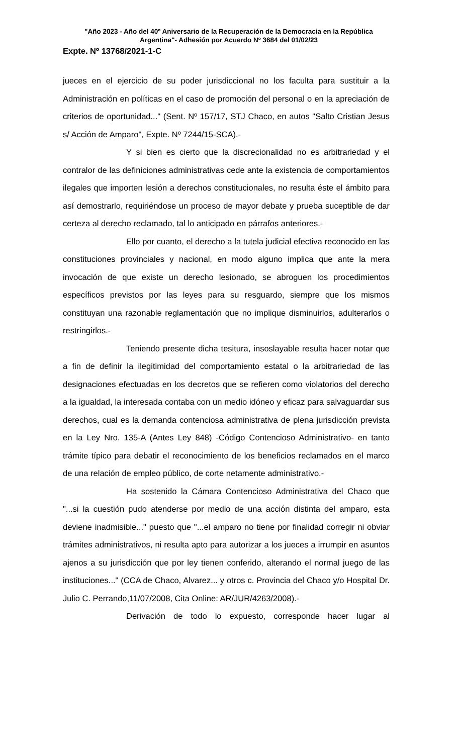"Año 2023 - Año del 40º Aniversario de la Recuperación de la Democracia en la República Argentina"- Adhesión por Acuerdo Nº 3684 del 01/02/23
Expte. Nº 13768/2021-1-C
jueces en el ejercicio de su poder jurisdiccional no los faculta para sustituir a la Administración en políticas en el caso de promoción del personal o en la apreciación de criterios de oportunidad..." (Sent. Nº 157/17, STJ Chaco, en autos "Salto Cristian Jesus s/ Acción de Amparo", Expte. Nº 7244/15-SCA).-
Y si bien es cierto que la discrecionalidad no es arbitrariedad y el contralor de las definiciones administrativas cede ante la existencia de comportamientos ilegales que importen lesión a derechos constitucionales, no resulta éste el ámbito para así demostrarlo, requiriéndose un proceso de mayor debate y prueba suceptible de dar certeza al derecho reclamado, tal lo anticipado en párrafos anteriores.-
Ello por cuanto, el derecho a la tutela judicial efectiva reconocido en las constituciones provinciales y nacional, en modo alguno implica que ante la mera invocación de que existe un derecho lesionado, se abroguen los procedimientos específicos previstos por las leyes para su resguardo, siempre que los mismos constituyan una razonable reglamentación que no implique disminuirlos, adulterarlos o restringirlos.-
Teniendo presente dicha tesitura, insoslayable resulta hacer notar que a fin de definir la ilegitimidad del comportamiento estatal o la arbitrariedad de las designaciones efectuadas en los decretos que se refieren como violatorios del derecho a la igualdad, la interesada contaba con un medio idóneo y eficaz para salvaguardar sus derechos, cual es la demanda contenciosa administrativa de plena jurisdicción prevista en la Ley Nro. 135-A (Antes Ley 848) -Código Contencioso Administrativo- en tanto trámite típico para debatir el reconocimiento de los beneficios reclamados en el marco de una relación de empleo público, de corte netamente administrativo.-
Ha sostenido la Cámara Contencioso Administrativa del Chaco que "...si la cuestión pudo atenderse por medio de una acción distinta del amparo, esta deviene inadmisible..." puesto que "...el amparo no tiene por finalidad corregir ni obviar trámites administrativos, ni resulta apto para autorizar a los jueces a irrumpir en asuntos ajenos a su jurisdicción que por ley tienen conferido, alterando el normal juego de las instituciones..." (CCA de Chaco, Alvarez... y otros c. Provincia del Chaco y/o Hospital Dr. Julio C. Perrando,11/07/2008, Cita Online: AR/JUR/4263/2008).-
Derivación de todo lo expuesto, corresponde hacer lugar al